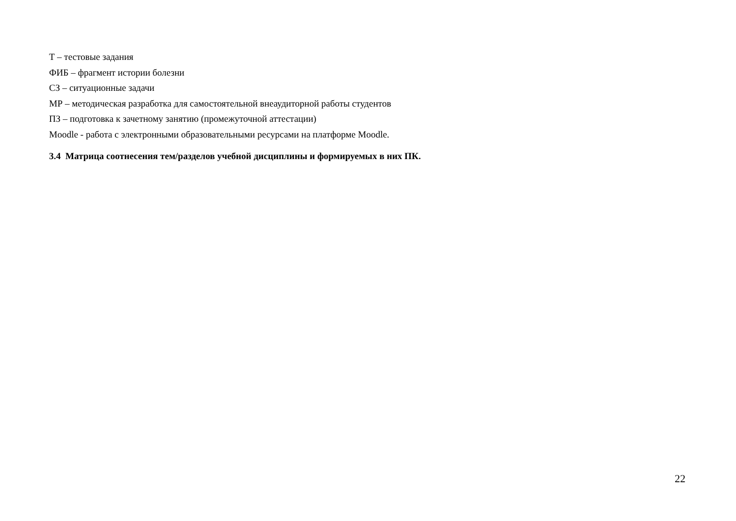Т – тестовые задания
ФИБ – фрагмент истории болезни
СЗ – ситуационные задачи
МР – методическая разработка для самостоятельной внеаудиторной работы студентов
ПЗ – подготовка к зачетному занятию (промежуточной аттестации)
Moodle - работа с электронными образовательными ресурсами на платформе Moodle.
3.4 Матрица соотнесения тем/разделов учебной дисциплины и формируемых в них ПК.
22